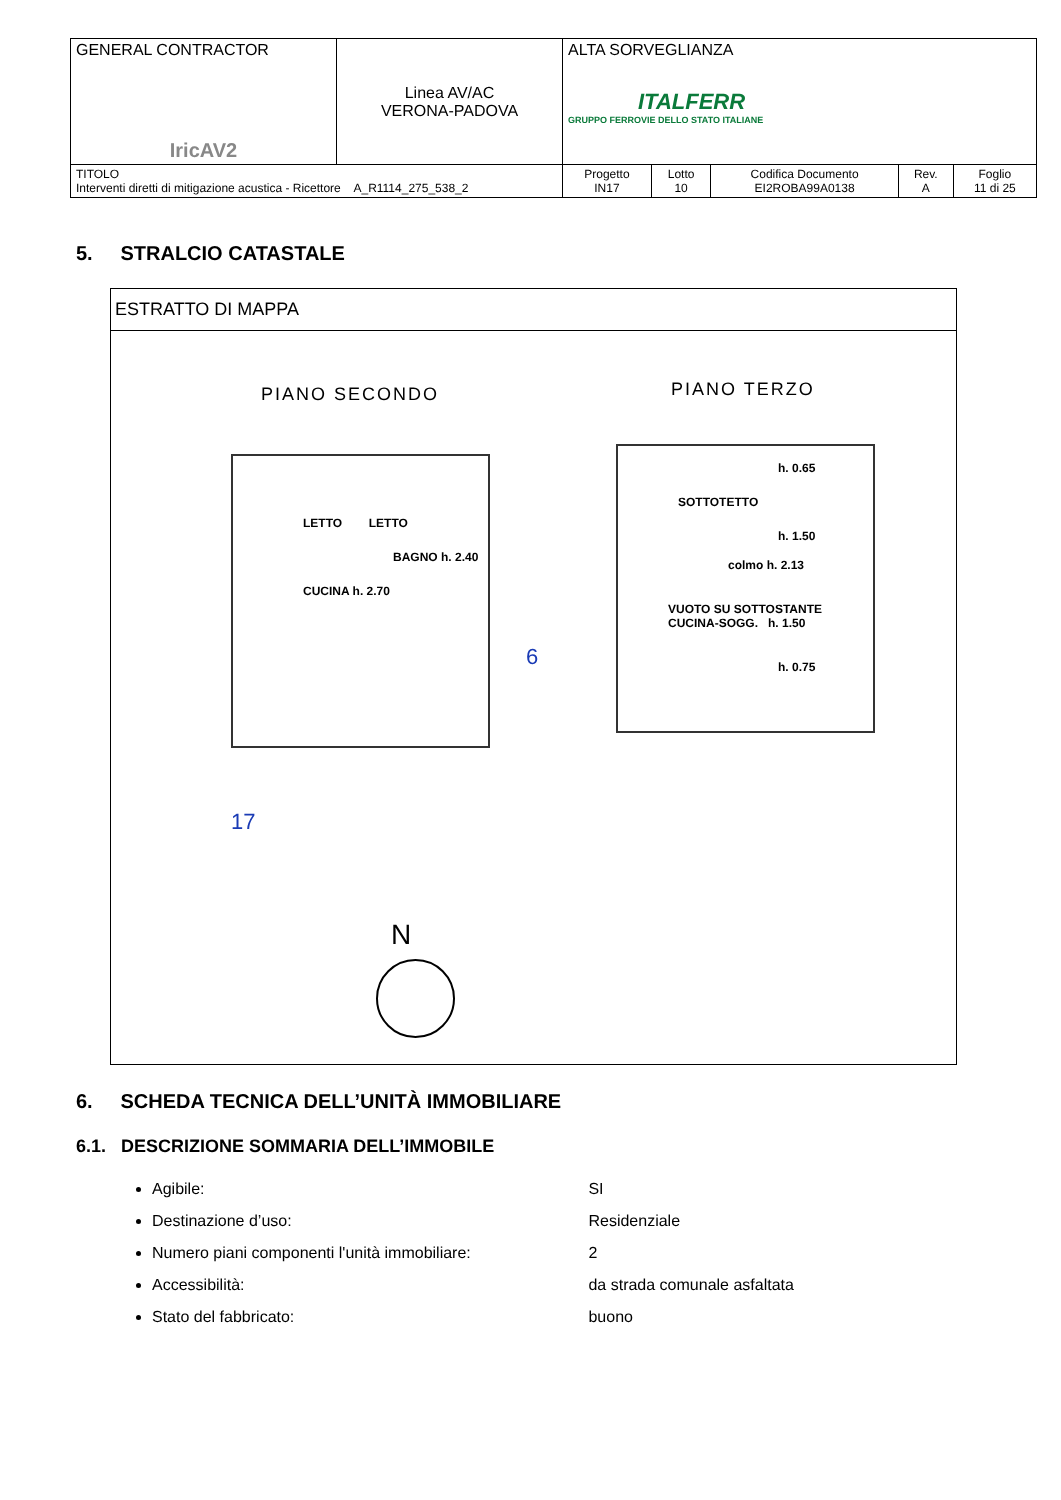| GENERAL CONTRACTOR IricAV2 | Linea AV/AC VERONA-PADOVA | ALTA SORVEGLIANZA ITALFERR GRUPPO FERROVIE DELLO STATO ITALIANE | | | | |
| TITOLO Interventi diretti di mitigazione acustica - Ricettore A_R1114_275_538_2 | | Progetto IN17 | Lotto 10 | Codifica Documento EI2ROBA99A0138 | Rev. A | Foglio 11 di 25 |
5. STRALCIO CATASTALE
ESTRATTO DI MAPPA
PIANO SECONDO PIANO TERZO
LETTO LETTO
BAGNO h. 2.40
CUCINA h. 2.70
h. 0.65
SOTTOTETTO
h. 1.50
colmo h. 2.13
VUOTO SU SOTTOSTANTE CUCINA-SOGG. h. 1.50
h. 0.75
17
6
N
6. SCHEDA TECNICA DELL’UNITÀ IMMOBILIARE
6.1. DESCRIZIONE SOMMARIA DELL’IMMOBILE
Agibile: SI
Destinazione d’uso: Residenziale
Numero piani componenti l'unità immobiliare: 2
Accessibilità: da strada comunale asfaltata
Stato del fabbricato: buono